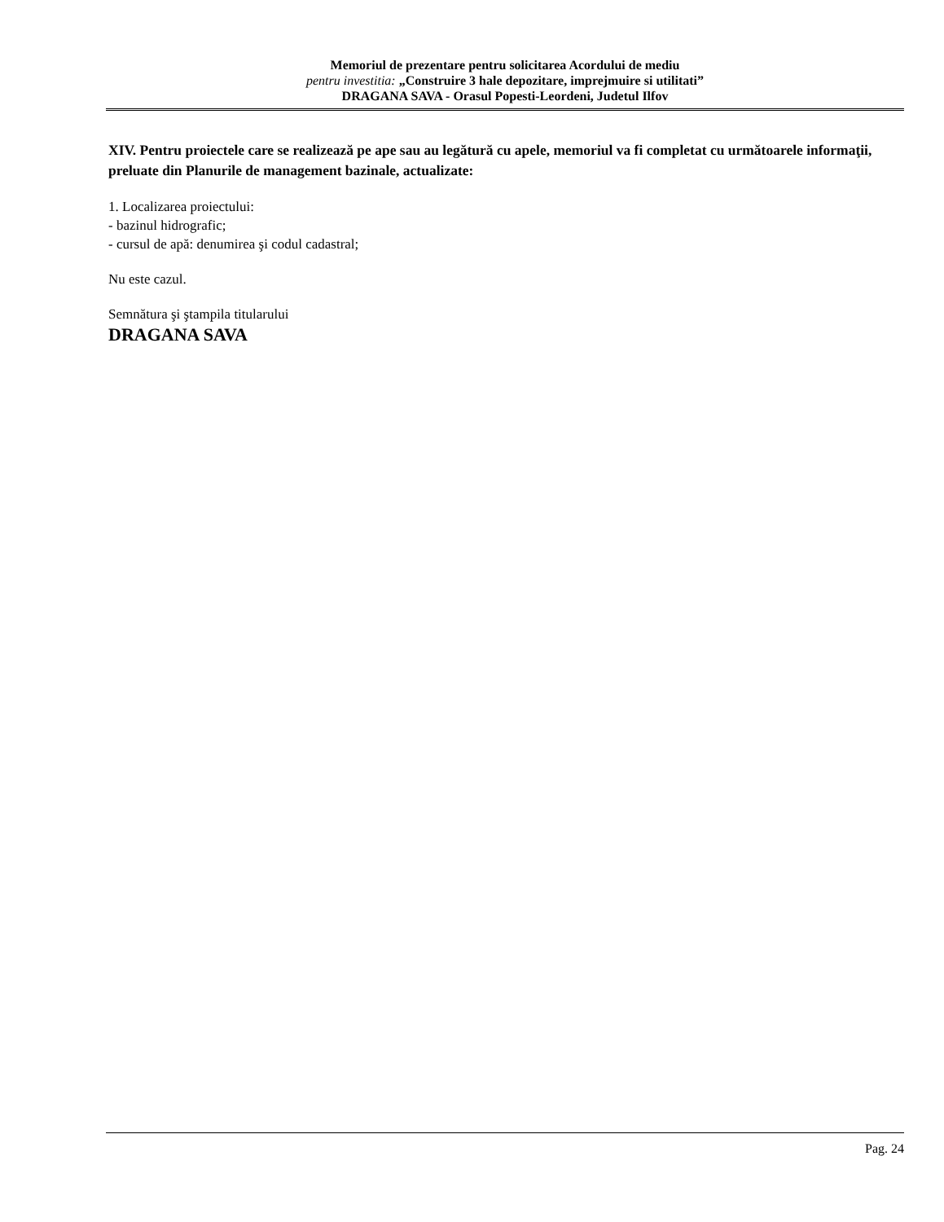Memoriul de prezentare pentru solicitarea Acordului de mediu
pentru investitia: „Construire 3 hale depozitare, imprejmuire si utilitati”
DRAGANA SAVA - Orasul Popesti-Leordeni, Judetul Ilfov
XIV. Pentru proiectele care se realizează pe ape sau au legătură cu apele, memoriul va fi completat cu următoarele informaţii, preluate din Planurile de management bazinale, actualizate:
1. Localizarea proiectului:
- bazinul hidrografic;
- cursul de apă: denumirea şi codul cadastral;
Nu este cazul.
Semnătura şi ştampila titularului
DRAGANA SAVA
Pag. 24